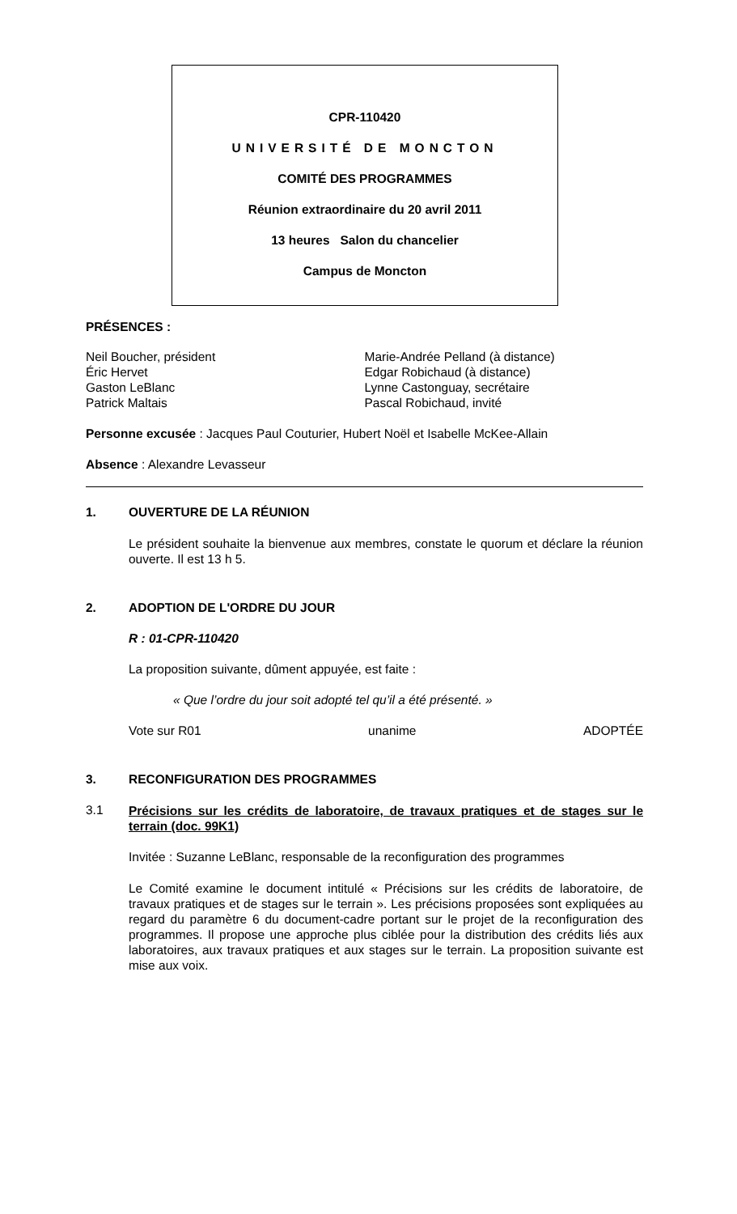CPR-110420
UNIVERSITÉ DE MONCTON
COMITÉ DES PROGRAMMES
Réunion extraordinaire du 20 avril 2011
13 heures Salon du chancelier
Campus de Moncton
PRÉSENCES :
Neil Boucher, président
Éric Hervet
Gaston LeBlanc
Patrick Maltais
Marie-Andrée Pelland (à distance)
Edgar Robichaud (à distance)
Lynne Castonguay, secrétaire
Pascal Robichaud, invité
Personne excusée : Jacques Paul Couturier, Hubert Noël et Isabelle McKee-Allain
Absence : Alexandre Levasseur
1. OUVERTURE DE LA RÉUNION
Le président souhaite la bienvenue aux membres, constate le quorum et déclare la réunion ouverte. Il est 13 h 5.
2. ADOPTION DE L'ORDRE DU JOUR
R : 01-CPR-110420
La proposition suivante, dûment appuyée, est faite :
« Que l’ordre du jour soit adopté tel qu’il a été présenté. »
Vote sur R01 unanime ADOPTÉE
3. RECONFIGURATION DES PROGRAMMES
3.1 Précisions sur les crédits de laboratoire, de travaux pratiques et de stages sur le terrain (doc. 99K1)
Invitée : Suzanne LeBlanc, responsable de la reconfiguration des programmes
Le Comité examine le document intitulé « Précisions sur les crédits de laboratoire, de travaux pratiques et de stages sur le terrain ». Les précisions proposées sont expliquées au regard du paramètre 6 du document-cadre portant sur le projet de la reconfiguration des programmes. Il propose une approche plus ciblée pour la distribution des crédits liés aux laboratoires, aux travaux pratiques et aux stages sur le terrain. La proposition suivante est mise aux voix.